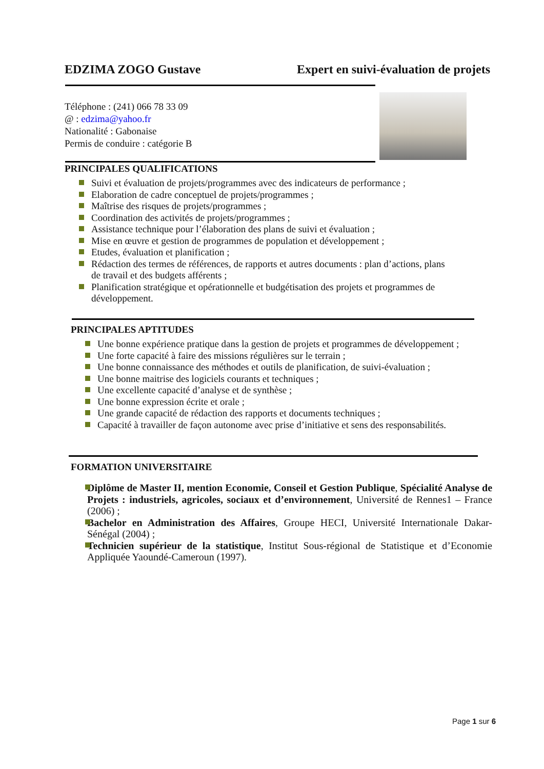EDZIMA ZOGO Gustave Expert en suivi-évaluation de projets
Téléphone : (241) 066 78 33 09
@ : edzima@yahoo.fr
Nationalité : Gabonaise
Permis de conduire : catégorie B
PRINCIPALES QUALIFICATIONS
Suivi et évaluation de projets/programmes avec des indicateurs de performance ;
Elaboration de cadre conceptuel de projets/programmes ;
Maîtrise des risques de projets/programmes ;
Coordination des activités de projets/programmes ;
Assistance technique pour l’élaboration des plans de suivi et évaluation ;
Mise en œuvre et gestion de programmes de population et développement ;
Etudes, évaluation et planification ;
Rédaction des termes de références, de rapports et autres documents : plan d’actions, plans de travail et des budgets afférents ;
Planification stratégique et opérationnelle et budgétisation des projets et programmes de développement.
PRINCIPALES APTITUDES
Une bonne expérience pratique dans la gestion de projets et programmes de développement ;
Une forte capacité à faire des missions régulières sur le terrain ;
Une bonne connaissance des méthodes et outils de planification, de suivi-évaluation ;
Une bonne maitrise des logiciels courants et techniques ;
Une excellente capacité d’analyse et de synthèse ;
Une bonne expression écrite et orale ;
Une grande capacité de rédaction des rapports et documents techniques ;
Capacité à travailler de façon autonome avec prise d’initiative et sens des responsabilités.
FORMATION UNIVERSITAIRE
Diplôme de Master II, mention Economie, Conseil et Gestion Publique, Spécialité Analyse de Projets : industriels, agricoles, sociaux et d’environnement, Université de Rennes1 – France (2006) ;
Bachelor en Administration des Affaires, Groupe HECI, Université Internationale Dakar-Sénégal (2004) ;
Technicien supérieur de la statistique, Institut Sous-régional de Statistique et d’Economie Appliquée Yaoundé-Cameroun (1997).
Page 1 sur 6